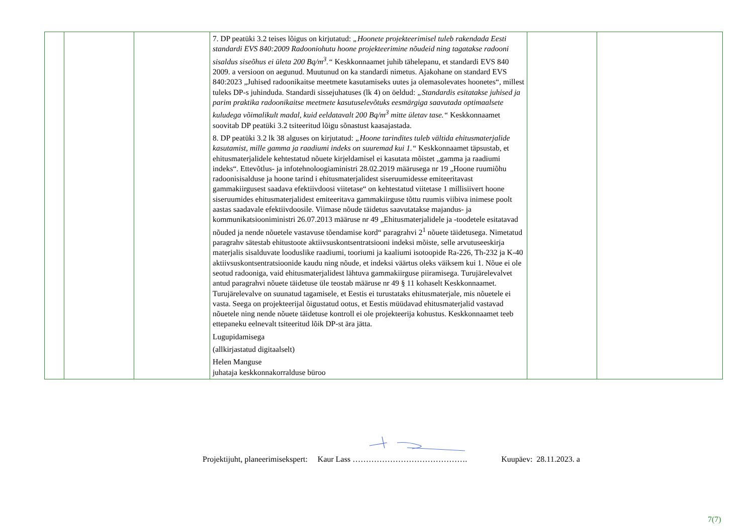| | | | 7. DP peatüki 3.2 teises lõigus on kirjutatud: „Hoonete projekteerimisel tuleb rakendada Eesti standardi EVS 840:2009 Radooniohutu hoone projekteerimine nõudeid ning tagatakse radooni sisaldus siseõhus ei ületa 200 Bq/m<sup>3</sup>.“ Keskkonnaamet juhib tähelepanu, et standardi EVS 840 2009. a versioon on aegunud. Muutunud on ka standardi nimetus. Ajakohane on standard EVS 840:2023 „Juhised radoonikaitse meetmete kasutamiseks uutes ja olemasolevates hoonetes“, millest tuleks DP-s juhinduda. Standardi sissejuhatuses (lk 4) on öeldud: „Standardis esitatakse juhised ja parim praktika radoonikaitse meetmete kasutuselevõtuks eesmärgiga saavutada optimaalsete kuludega võimalikult madal, kuid eeldatavalt 200 Bq/m<sup>3</sup> mitte ületav tase.“ Keskkonnaamet soovitab DP peatüki 3.2 tsiteeritud lõigu sõnastust kaasajastada. 8. DP peatüki 3.2 lk 38 alguses on kirjutatud: „Hoone tarindites tuleb vältida ehitusmaterjalide kasutamist, mille gamma ja raadiumi indeks on suuremad kui 1.“ Keskkonnaamet täpsustab, et ehitusmaterjalidele kehtestatud nõuete kirjeldamisel ei kasutata mõistet „gamma ja raadiumi indeks“. Ettevõtlus- ja infotehnoloogiaministri 28.02.2019 määrusega nr 19 „Hoone ruumiõhu radoonisisalduse ja hoone tarind i ehitusmaterjalidest siseruumidesse emiteeritavast gammakiirgusest saadava efektiivdoosi viitetase“ on kehtestatud viitetase 1 millisiivert hoone siseruumides ehitusmaterjalidest emiteeritava gammakiirguse tõttu ruumis viibiva inimese poolt aastas saadavale efektiivdoosile. Viimase nõude täidetus saavutatakse majandus- ja kommunikatsiooniministri 26.07.2013 määruse nr 49 „Ehitusmaterjalidele ja -toodetele esitatavad nõuded ja nende nõuetele vastavuse tõendamise kord“ paragrahvi 2<sup>1</sup> nõuete täidetusega. Nimetatud paragrahv sätestab ehitustoote aktiivsuskontsentratsiooni indeksi mõiste, selle arvutuseeskirja materjalis sisalduvate looduslike raadiumi, tooriumi ja kaaliumi isotoopide Ra-226, Th-232 ja K-40 aktiivsuskontsentratsioonide kaudu ning nõude, et indeksi väärtus oleks väiksem kui 1. Nõue ei ole seotud radooniga, vaid ehitusmaterjalidest lähtuva gammakiirguse piiramisega. Turujärelevalvet antud paragrahvi nõuete täidetuse üle teostab määruse nr 49 § 11 kohaselt Keskkonnaamet. Turujärelevalve on suunatud tagamisele, et Eestis ei turustataks ehitusmaterjale, mis nõuetele ei vasta. Seega on projekteerijal õigustatud ootus, et Eestis müüdavad ehitusmaterjalid vastavad nõuetele ning nende nõuete täidetuse kontroll ei ole projekteerija kohustus. Keskkonnaamet teeb ettepaneku eelnevalt tsiteeritud lõik DP-st ära jätta. Lugupidamisega (allkirjastatud digitaalselt) Helen Manguse juhataja keskkonnakorralduse büroo | | |
Projektijuht, planeerimisekspert: Kaur Lass ……………………………………. Kuupäev: 28.11.2023. a
7(7)